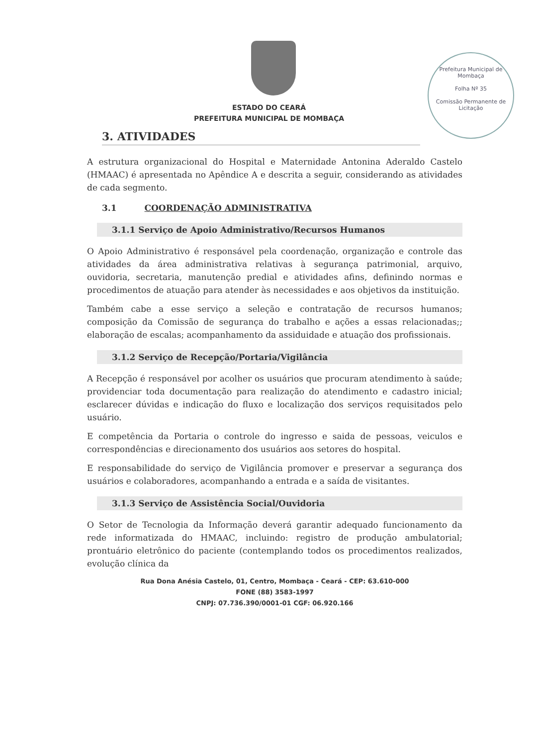Prefeitura Municipal de Mombaça
Folha Nº 35
Comissão Permanente de Licitação
ESTADO DO CEARÁ
PREFEITURA MUNICIPAL DE MOMBAÇA
3. ATIVIDADES
A estrutura organizacional do Hospital e Maternidade Antonina Aderaldo Castelo (HMAAC) é apresentada no Apêndice A e descrita a seguir, considerando as atividades de cada segmento.
3.1 COORDENAÇÃO ADMINISTRATIVA
3.1.1 Serviço de Apoio Administrativo/Recursos Humanos
O Apoio Administrativo é responsável pela coordenação, organização e controle das atividades da área administrativa relativas à segurança patrimonial, arquivo, ouvidoria, secretaria, manutenção predial e atividades afins, definindo normas e procedimentos de atuação para atender às necessidades e aos objetivos da instituição.
Também cabe a esse serviço a seleção e contratação de recursos humanos; composição da Comissão de segurança do trabalho e ações a essas relacionadas;; elaboração de escalas; acompanhamento da assiduidade e atuação dos profissionais.
3.1.2 Serviço de Recepção/Portaria/Vigilância
A Recepção é responsável por acolher os usuários que procuram atendimento à saúde; providenciar toda documentação para realização do atendimento e cadastro inicial; esclarecer dúvidas e indicação do fluxo e localização dos serviços requisitados pelo usuário.
E competência da Portaria o controle do ingresso e saida de pessoas, veiculos e correspondências e direcionamento dos usuários aos setores do hospital.
E responsabilidade do serviço de Vigilância promover e preservar a segurança dos usuários e colaboradores, acompanhando a entrada e a saída de visitantes.
3.1.3 Serviço de Assistência Social/Ouvidoria
O Setor de Tecnologia da Informação deverá garantir adequado funcionamento da rede informatizada do HMAAC, incluindo: registro de produção ambulatorial; prontuário eletrônico do paciente (contemplando todos os procedimentos realizados, evolução clínica da
Rua Dona Anésia Castelo, 01, Centro, Mombaça - Ceará - CEP: 63.610-000
FONE (88) 3583-1997
CNPJ: 07.736.390/0001-01 CGF: 06.920.166